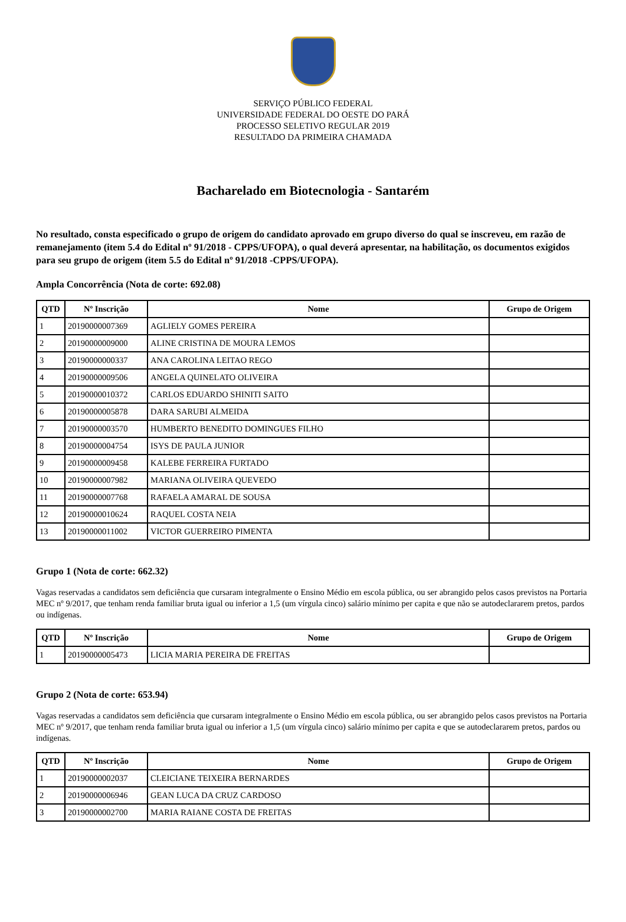SERVIÇO PÚBLICO FEDERAL
UNIVERSIDADE FEDERAL DO OESTE DO PARÁ
PROCESSO SELETIVO REGULAR 2019
RESULTADO DA PRIMEIRA CHAMADA
Bacharelado em Biotecnologia - Santarém
No resultado, consta especificado o grupo de origem do candidato aprovado em grupo diverso do qual se inscreveu, em razão de remanejamento (item 5.4 do Edital nº 91/2018 - CPPS/UFOPA), o qual deverá apresentar, na habilitação, os documentos exigidos para seu grupo de origem (item 5.5 do Edital nº 91/2018 -CPPS/UFOPA).
Ampla Concorrência (Nota de corte: 692.08)
| QTD | Nº Inscrição | Nome | Grupo de Origem |
| --- | --- | --- | --- |
| 1 | 20190000007369 | AGLIELY GOMES PEREIRA | |
| 2 | 20190000009000 | ALINE CRISTINA DE MOURA LEMOS | |
| 3 | 20190000000337 | ANA CAROLINA LEITAO REGO | |
| 4 | 20190000009506 | ANGELA QUINELATO OLIVEIRA | |
| 5 | 20190000010372 | CARLOS EDUARDO SHINITI SAITO | |
| 6 | 20190000005878 | DARA SARUBI ALMEIDA | |
| 7 | 20190000003570 | HUMBERTO BENEDITO DOMINGUES FILHO | |
| 8 | 20190000004754 | ISYS DE PAULA JUNIOR | |
| 9 | 20190000009458 | KALEBE FERREIRA FURTADO | |
| 10 | 20190000007982 | MARIANA OLIVEIRA QUEVEDO | |
| 11 | 20190000007768 | RAFAELA AMARAL DE SOUSA | |
| 12 | 20190000010624 | RAQUEL COSTA NEIA | |
| 13 | 20190000011002 | VICTOR GUERREIRO PIMENTA | |
Grupo 1 (Nota de corte: 662.32)
Vagas reservadas a candidatos sem deficiência que cursaram integralmente o Ensino Médio em escola pública, ou ser abrangido pelos casos previstos na Portaria MEC nº 9/2017, que tenham renda familiar bruta igual ou inferior a 1,5 (um vírgula cinco) salário mínimo per capita e que não se autodeclararem pretos, pardos ou indígenas.
| QTD | Nº Inscrição | Nome | Grupo de Origem |
| --- | --- | --- | --- |
| 1 | 20190000005473 | LICIA MARIA PEREIRA DE FREITAS | |
Grupo 2 (Nota de corte: 653.94)
Vagas reservadas a candidatos sem deficiência que cursaram integralmente o Ensino Médio em escola pública, ou ser abrangido pelos casos previstos na Portaria MEC nº 9/2017, que tenham renda familiar bruta igual ou inferior a 1,5 (um vírgula cinco) salário mínimo per capita e que se autodeclararem pretos, pardos ou indígenas.
| QTD | Nº Inscrição | Nome | Grupo de Origem |
| --- | --- | --- | --- |
| 1 | 20190000002037 | CLEICIANE TEIXEIRA BERNARDES | |
| 2 | 20190000006946 | GEAN LUCA DA CRUZ CARDOSO | |
| 3 | 20190000002700 | MARIA RAIANE COSTA DE FREITAS | |